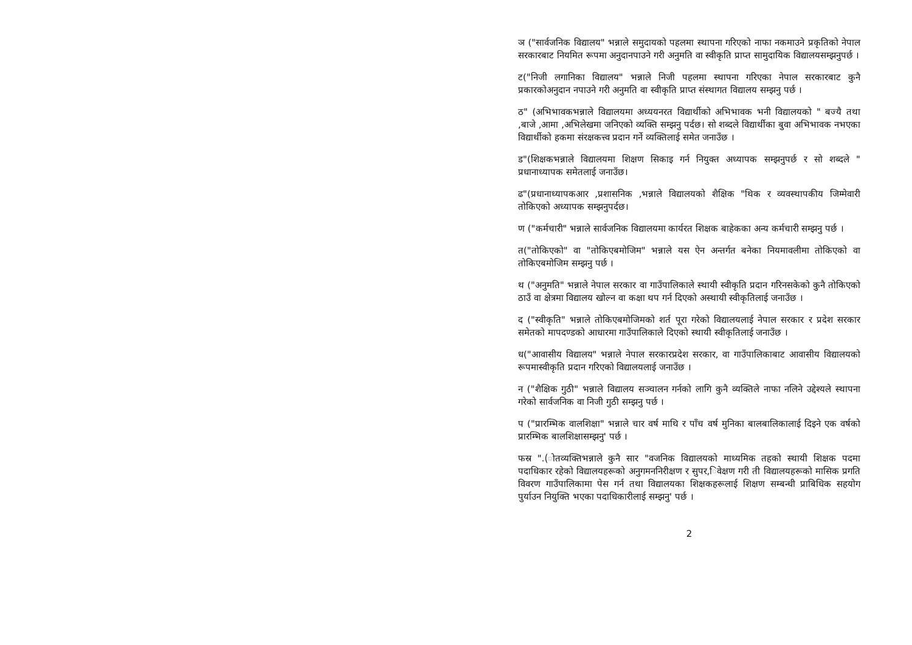ञ ("सार्वजनिक विद्यालय" भन्नाले समुदायको पहलमा स्थापना गरिएको नाफा नकमाउने प्रकृतिको नेपाल सरकारबाट नियमित रूपमा अनुदानपाउने गरी अनुमति वा स्वीकृति प्राप्त सामुदायिक विद्यालयसम्झनुपर्छ ।
ट("निजी लगानिका विद्यालय" भन्नाले निजी पहलमा स्थापना गरिएका नेपाल सरकारबाट कुनै प्रकारकोअनुदान नपाउने गरी अनुमति वा स्वीकृति प्राप्त संस्थागत विद्यालय सम्झनु पर्छ ।
ठ" (अभिभावकभन्नाले विद्यालयमा अध्ययनरत विद्यार्थीको अभिभावक भनी विद्यालयको " बज्यै तथा ,बाजे ,आमा ,अभिलेखमा जनिएको व्यक्ति सम्झनु पर्दछ। सो शब्दले विद्यार्थीका बुवा अभिभावक नभएका विद्यार्थीको हकमा संरक्षकत्त्व प्रदान गर्ने व्यक्तिलाई समेत जनाउँछ ।
ड"(शिक्षकभन्नाले विद्यालयमा शिक्षण सिकाइ गर्न नियुक्त अध्यापक सम्झनुपर्छ र सो शब्दले " प्रधानाध्यापक समेतलाई जनाउँछ।
ढ"(प्रधानाध्यापकआर ,प्रशासनिक ,भन्नाले विद्यालयको शैक्षिक "थिक र व्यवस्थापकीय जिम्मेवारी तोकिएको अध्यापक सम्झनुपर्दछ।
ण ("कर्मचारी" भन्नाले सार्वजनिक विद्यालयमा कार्यरत शिक्षक बाहेकका अन्य कर्मचारी सम्झनु पर्छ ।
त("तोकिएको" वा "तोकिएबमोजिम" भन्नाले यस ऐन अन्तर्गत बनेका नियमावलीमा तोकिएको वा तोकिएबमोजिम सम्झनु पर्छ ।
थ ("अनुमति" भन्नाले नेपाल सरकार वा गाउँपालिकाले स्थायी स्वीकृति प्रदान गरिनसकेको कुनै तोकिएको ठाउँ वा क्षेत्रमा विद्यालय खोल्न वा कक्षा थप गर्न दिएको अस्थायी स्वीकृतिलाई जनाउँछ ।
द ("स्वीकृति" भन्नाले तोकिएबमोजिमको शर्त पूरा गरेको विद्यालयलाई नेपाल सरकार र प्रदेश सरकार समेतको मापदण्डको आधारमा गाउँपालिकाले दिएको स्थायी स्वीकृतिलाई जनाउँछ ।
ध("आवासीय विद्यालय" भन्नाले नेपाल सरकारप्रदेश सरकार, वा गाउँपालिकाबाट आवासीय विद्यालयको रूपमास्वीकृति प्रदान गरिएको विद्यालयलाई जनाउँछ ।
न ("शैक्षिक गुठी" भन्नाले विद्यालय सञ्चालन गर्नको लागि कुनै व्यक्तिले नाफा नलिने उद्देश्यले स्थापना गरेको सार्वजनिक वा निजी गुठी सम्झनु पर्छ ।
प ("प्रारम्भिक वालशिक्षा" भन्नाले चार वर्ष माथि र पाँच वर्ष मुनिका बालबालिकालाई दिइने एक वर्षको प्रारम्भिक बालशिक्षासम्झनु' पर्छ ।
फस्र ".(ोतव्यक्तिभन्नाले कुनै सार "वजनिक विद्यालयको माध्यमिक तहको स्थायी शिक्षक पदमा पदाधिकार रहेको विद्यालयहरूको अनुगमननिरीक्षण र सुपर,िवेक्षण गरी ती विद्यालयहरूको मासिक प्रगति विवरण गाउँपालिकामा पेस गर्न तथा विद्यालयका शिक्षकहरूलाई शिक्षण सम्बन्धी प्राबिधिक सहयोग पुर्याउन नियुक्ति भएका पदाधिकारीलाई सम्झनु' पर्छ ।
2